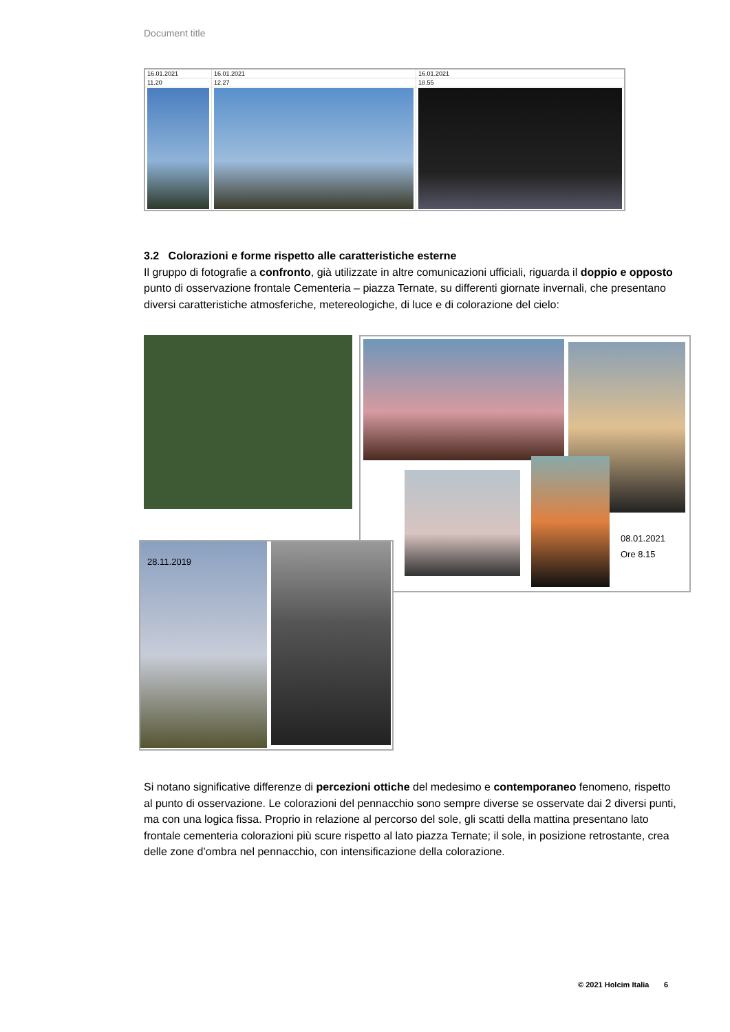Document title
| 16.01.2021 | 16.01.2021 | 16.01.2021 |
| 11.20 | 12.27 | 18.55 |
3.2 Colorazioni e forme rispetto alle caratteristiche esterne
Il gruppo di fotografie a confronto, già utilizzate in altre comunicazioni ufficiali, riguarda il doppio e opposto punto di osservazione frontale Cementeria – piazza Ternate, su differenti giornate invernali, che presentano diversi caratteristiche atmosferiche, metereologiche, di luce e di colorazione del cielo:
08.01.2021
Ore 8.15
28.11.2019
Si notano significative differenze di percezioni ottiche del medesimo e contemporaneo fenomeno, rispetto al punto di osservazione. Le colorazioni del pennacchio sono sempre diverse se osservate dai 2 diversi punti, ma con una logica fissa. Proprio in relazione al percorso del sole, gli scatti della mattina presentano lato frontale cementeria colorazioni più scure rispetto al lato piazza Ternate; il sole, in posizione retrostante, crea delle zone d’ombra nel pennacchio, con intensificazione della colorazione.
© 2021 Holcim Italia 6